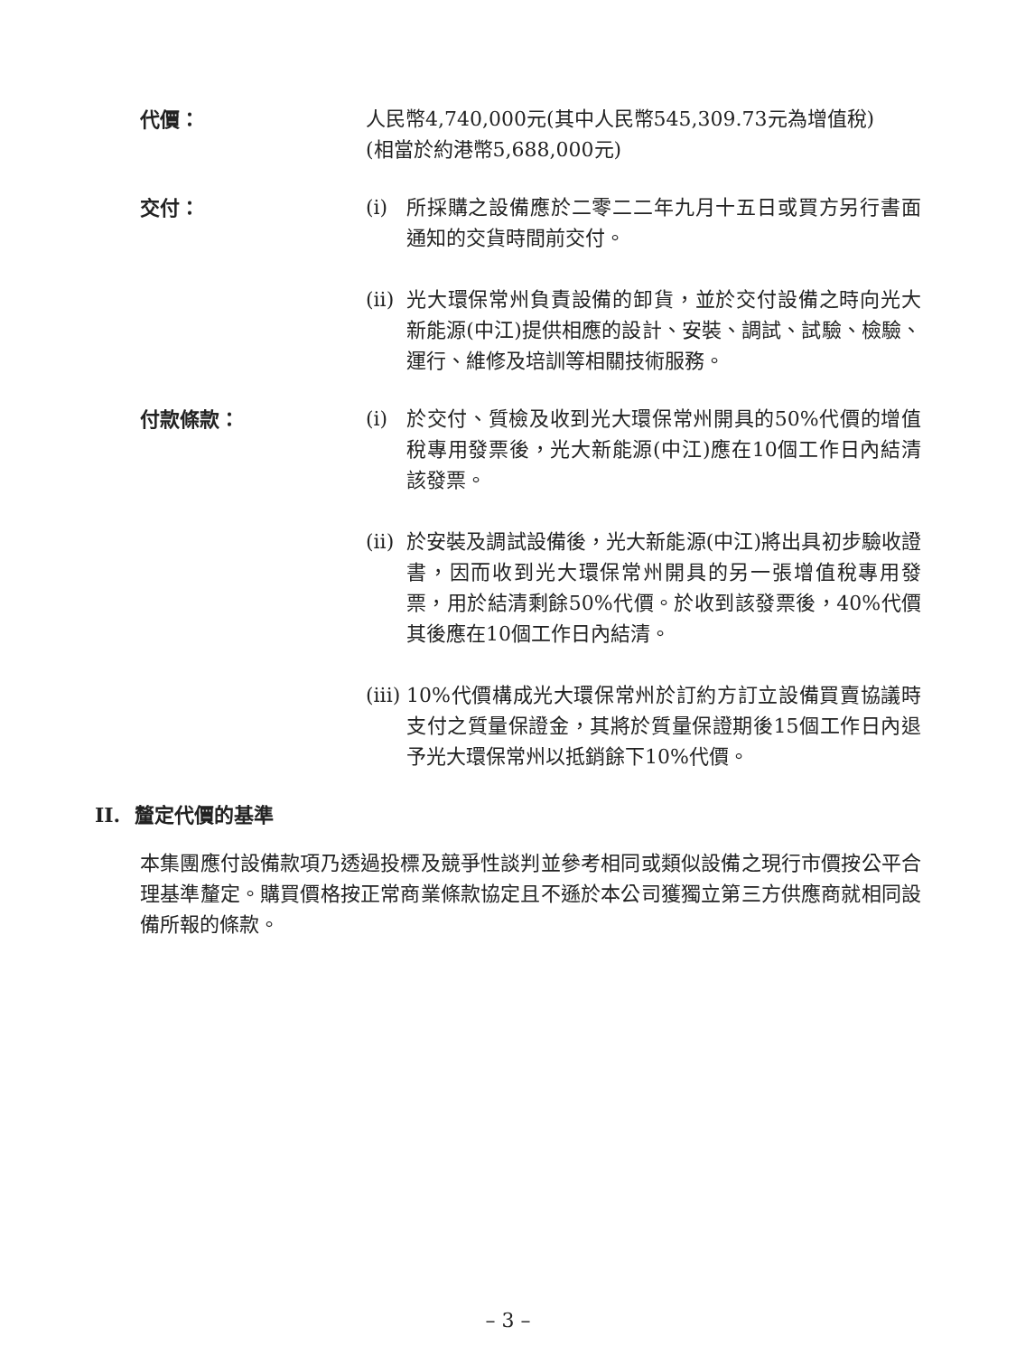代價： 人民幣4,740,000元(其中人民幣545,309.73元為增值稅)
(相當於約港幣5,688,000元)
交付： (i) 所採購之設備應於二零二二年九月十五日或買方另行書面通知的交貨時間前交付。
(ii)
光大環保常州負責設備的卸貨，並於交付設備之時向光大新能源(中江)提供相應的設計、安裝、調試、試驗、檢驗、運行、維修及培訓等相關技術服務。
付款條款： (i) 於交付、質檢及收到光大環保常州開具的50%代價的增值稅專用發票後，光大新能源(中江)應在10個工作日內結清該發票。
(ii)
於安裝及調試設備後，光大新能源(中江)將出具初步驗收證書，因而收到光大環保常州開具的另一張增值稅專用發票，用於結清剩餘50%代價。於收到該發票後，40%代價其後應在10個工作日內結清。
(iii)
10%代價構成光大環保常州於訂約方訂立設備買賣協議時支付之質量保證金，其將於質量保證期後15個工作日內退予光大環保常州以抵銷餘下10%代價。
II. 釐定代價的基準
本集團應付設備款項乃透過投標及競爭性談判並參考相同或類似設備之現行市價按公平合理基準釐定。購買價格按正常商業條款協定且不遜於本公司獲獨立第三方供應商就相同設備所報的條款。
– 3 –